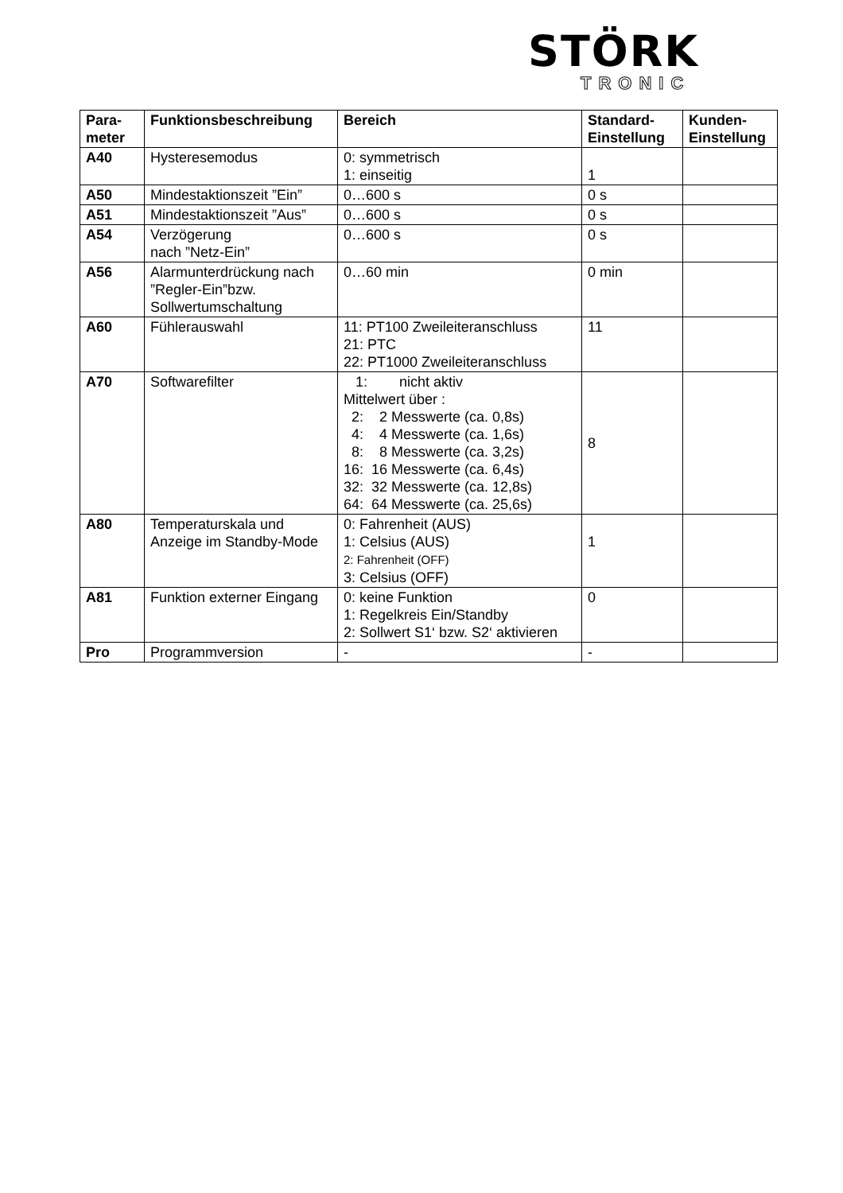STÖRK
TRONIC
| Para- meter | Funktionsbeschreibung | Bereich | Standard- Einstellung | Kunden- Einstellung |
| --- | --- | --- | --- | --- |
| A40 | Hysteresemodus | 0: symmetrisch 1: einseitig | 1 | |
| A50 | Mindestaktionszeit ”Ein” | 0…600 s | 0 s | |
| A51 | Mindestaktionszeit ”Aus” | 0…600 s | 0 s | |
| A54 | Verzögerung nach ”Netz-Ein” | 0…600 s | 0 s | |
| A56 | Alarmunterdrückung nach ”Regler-Ein”bzw. Sollwertumschaltung | 0…60 min | 0 min | |
| A60 | Fühlerauswahl | 11: PT100 Zweileiteranschluss 21: PTC 22: PT1000 Zweileiteranschluss | 11 | |
| A70 | Softwarefilter | 1: nicht aktiv Mittelwert über : 2: 2 Messwerte (ca. 0,8s) 4: 4 Messwerte (ca. 1,6s) 8: 8 Messwerte (ca. 3,2s) 16: 16 Messwerte (ca. 6,4s) 32: 32 Messwerte (ca. 12,8s) 64: 64 Messwerte (ca. 25,6s) | 8 | |
| A80 | Temperaturskala und Anzeige im Standby-Mode | 0: Fahrenheit (AUS) 1: Celsius (AUS) 2: Fahrenheit (OFF) 3: Celsius (OFF) | 1 | |
| A81 | Funktion externer Eingang | 0: keine Funktion 1: Regelkreis Ein/Standby 2: Sollwert S1‘ bzw. S2‘ aktivieren | 0 | |
| Pro | Programmversion | - | - | |